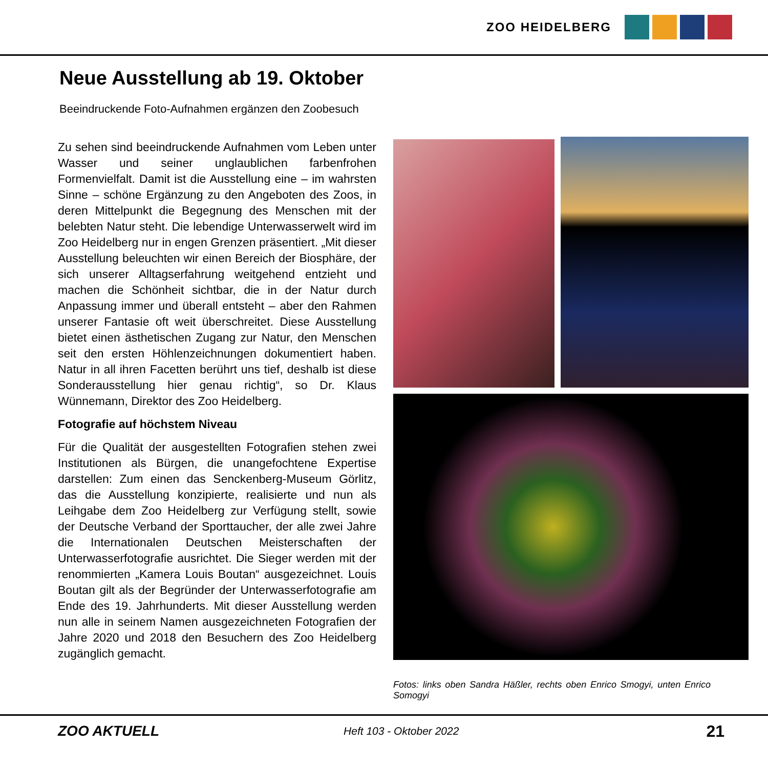ZOO HEIDELBERG
Neue Ausstellung ab 19. Oktober
Beeindruckende Foto-Aufnahmen ergänzen den Zoobesuch
Zu sehen sind beeindruckende Aufnahmen vom Leben unter Wasser und seiner unglaublichen farbenfrohen Formenvielfalt. Damit ist die Ausstellung eine – im wahrsten Sinne – schöne Ergänzung zu den Angeboten des Zoos, in deren Mittelpunkt die Begegnung des Menschen mit der belebten Natur steht. Die lebendige Unterwasserwelt wird im Zoo Heidelberg nur in engen Grenzen präsentiert. „Mit dieser Ausstellung beleuchten wir einen Bereich der Biosphäre, der sich unserer Alltagserfahrung weitgehend entzieht und machen die Schönheit sichtbar, die in der Natur durch Anpassung immer und überall entsteht – aber den Rahmen unserer Fantasie oft weit überschreitet. Diese Ausstellung bietet einen ästhetischen Zugang zur Natur, den Menschen seit den ersten Höhlenzeichnungen dokumentiert haben. Natur in all ihren Facetten berührt uns tief, deshalb ist diese Sonderausstellung hier genau richtig“, so Dr. Klaus Wünnemann, Direktor des Zoo Heidelberg.
Fotografie auf höchstem Niveau
Für die Qualität der ausgestellten Fotografien stehen zwei Institutionen als Bürgen, die unangefochtene Expertise darstellen: Zum einen das Senckenberg-Museum Görlitz, das die Ausstellung konzipierte, realisierte und nun als Leihgabe dem Zoo Heidelberg zur Verfügung stellt, sowie der Deutsche Verband der Sporttaucher, der alle zwei Jahre die Internationalen Deutschen Meisterschaften der Unterwasserfotografie ausrichtet. Die Sieger werden mit der renommierten „Kamera Louis Boutan“ ausgezeichnet. Louis Boutan gilt als der Begründer der Unterwasserfotografie am Ende des 19. Jahrhunderts. Mit dieser Ausstellung werden nun alle in seinem Namen ausgezeichneten Fotografien der Jahre 2020 und 2018 den Besuchern des Zoo Heidelberg zugänglich gemacht.
Fotos: links oben Sandra Häßler, rechts oben Enrico Smogyi, unten Enrico Somogyi
ZOO AKTUELL Heft 103 - Oktober 2022 21